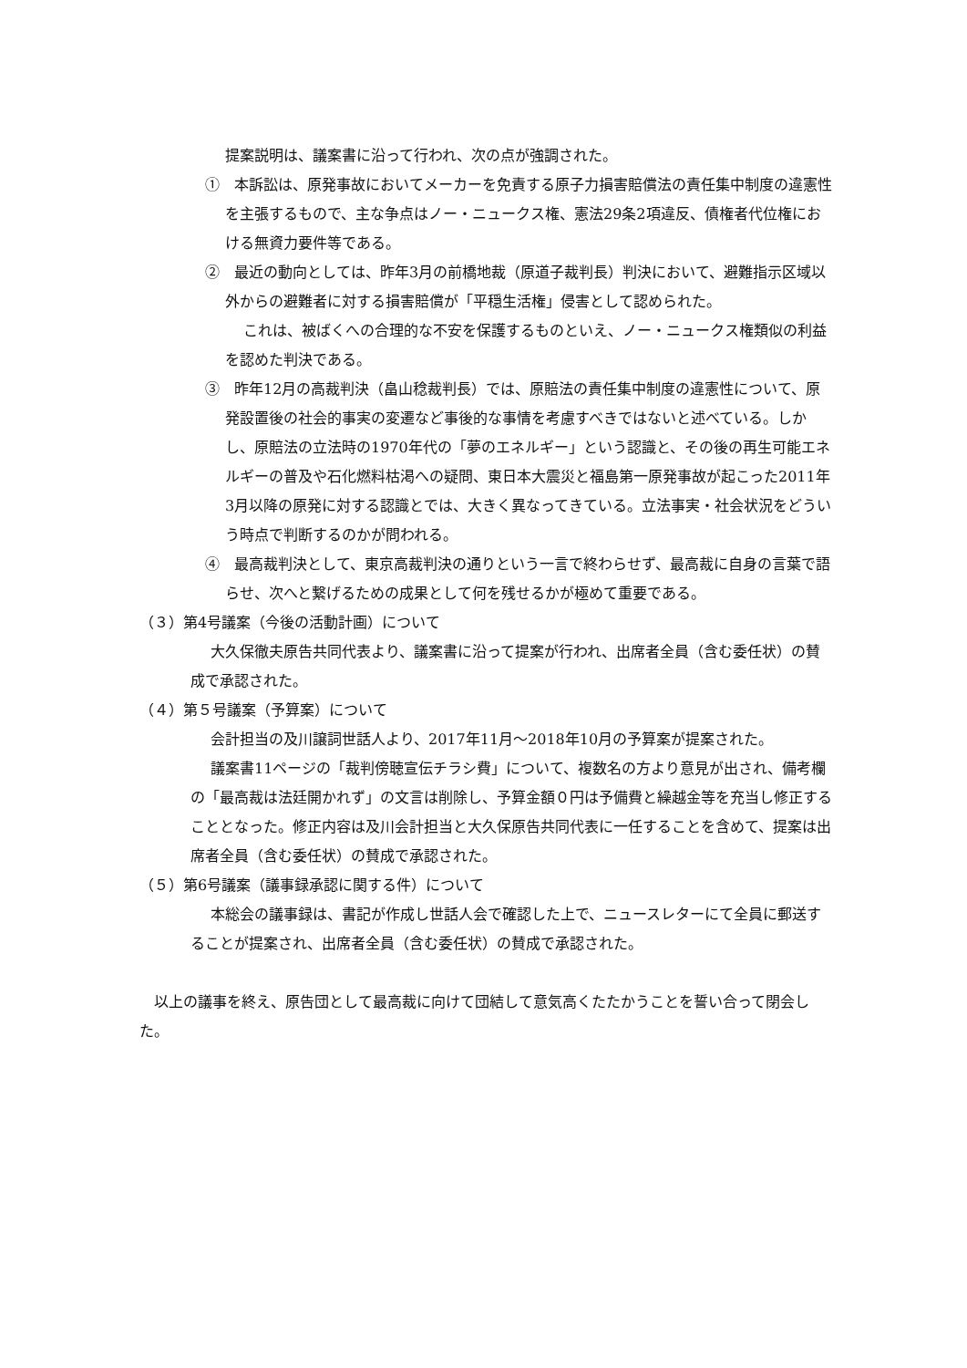提案説明は、議案書に沿って行われ、次の点が強調された。
①　本訴訟は、原発事故においてメーカーを免責する原子力損害賠償法の責任集中制度の違憲性を主張するもので、主な争点はノー・ニュークス権、憲法29条2項違反、債権者代位権における無資力要件等である。
②　最近の動向としては、昨年3月の前橋地裁（原道子裁判長）判決において、避難指示区域以外からの避難者に対する損害賠償が「平穏生活権」侵害として認められた。
これは、被ばくへの合理的な不安を保護するものといえ、ノー・ニュークス権類似の利益を認めた判決である。
③　昨年12月の高裁判決（畠山稔裁判長）では、原賠法の責任集中制度の違憲性について、原発設置後の社会的事実の変遷など事後的な事情を考慮すべきではないと述べている。しかし、原賠法の立法時の1970年代の「夢のエネルギー」という認識と、その後の再生可能エネルギーの普及や石化燃料枯渇への疑問、東日本大震災と福島第一原発事故が起こった2011年3月以降の原発に対する認識とでは、大きく異なってきている。立法事実・社会状況をどういう時点で判断するのかが問われる。
④　最高裁判決として、東京高裁判決の通りという一言で終わらせず、最高裁に自身の言葉で語らせ、次へと繋げるための成果として何を残せるかが極めて重要である。
（３）第4号議案（今後の活動計画）について
大久保徹夫原告共同代表より、議案書に沿って提案が行われ、出席者全員（含む委任状）の賛成で承認された。
（４）第５号議案（予算案）について
会計担当の及川譲詞世話人より、2017年11月～2018年10月の予算案が提案された。
議案書11ページの「裁判傍聴宣伝チラシ費」について、複数名の方より意見が出され、備考欄の「最高裁は法廷開かれず」の文言は削除し、予算金額０円は予備費と繰越金等を充当し修正することとなった。修正内容は及川会計担当と大久保原告共同代表に一任することを含めて、提案は出席者全員（含む委任状）の賛成で承認された。
（５）第6号議案（議事録承認に関する件）について
本総会の議事録は、書記が作成し世話人会で確認した上で、ニュースレターにて全員に郵送することが提案され、出席者全員（含む委任状）の賛成で承認された。
以上の議事を終え、原告団として最高裁に向けて団結して意気高くたたかうことを誓い合って閉会した。